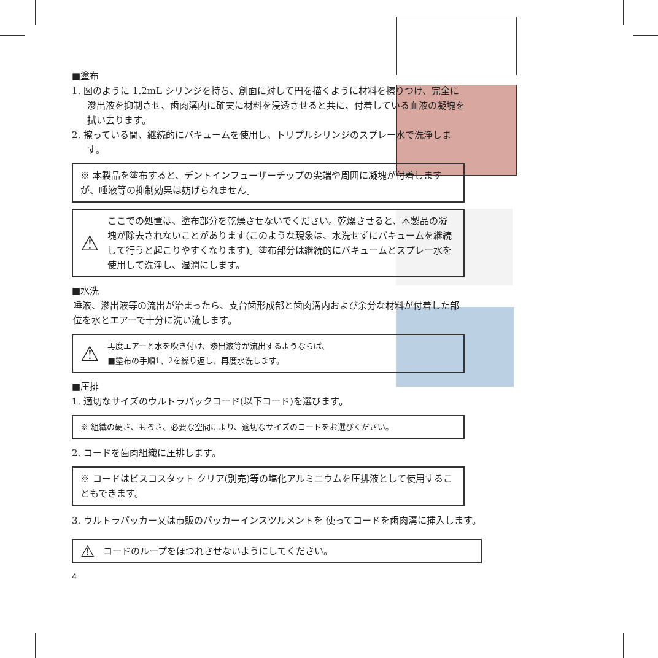■塗布
1. 図のように 1.2mL シリンジを持ち、創面に対して円を描くように材料を擦りつけ、完全に滲出液を抑制させ、歯肉溝内に確実に材料を浸透させると共に、付着している血液の凝塊を拭い去ります。
2. 擦っている間、継続的にバキュームを使用し、トリプルシリンジのスプレー水で洗浄します。
※ 本製品を塗布すると、デントインフューザーチップの尖端や周囲に凝塊が付着しますが、唾液等の抑制効果は妨げられません。
⚠ ここでの処置は、塗布部分を乾燥させないでください。乾燥させると、本製品の凝塊が除去されないことがあります(このような現象は、水洗せずにバキュームを継続して行うと起こりやすくなります)。塗布部分は継続的にバキュームとスプレー水を使用して洗浄し、湿潤にします。
■水洗
唾液、滲出液等の流出が治まったら、支台歯形成部と歯肉溝内および余分な材料が付着した部位を水とエアーで十分に洗い流します。
⚠ 再度エアーと水を吹き付け、滲出液等が流出するようならば、
■塗布の手順1、2を繰り返し、再度水洗します。
■圧排
1. 適切なサイズのウルトラパックコード(以下コード)を選びます。
※ 組織の硬さ、もろさ、必要な空間により、適切なサイズのコードをお選びください。
2. コードを歯肉組織に圧排します。
※ コードはビスコスタット クリア(別売)等の塩化アルミニウムを圧排液として使用することもできます。
3. ウルトラパッカー又は市販のパッカーインスツルメントを 使ってコードを歯肉溝に挿入します。
⚠ コードのループをほつれさせないようにしてください。
4